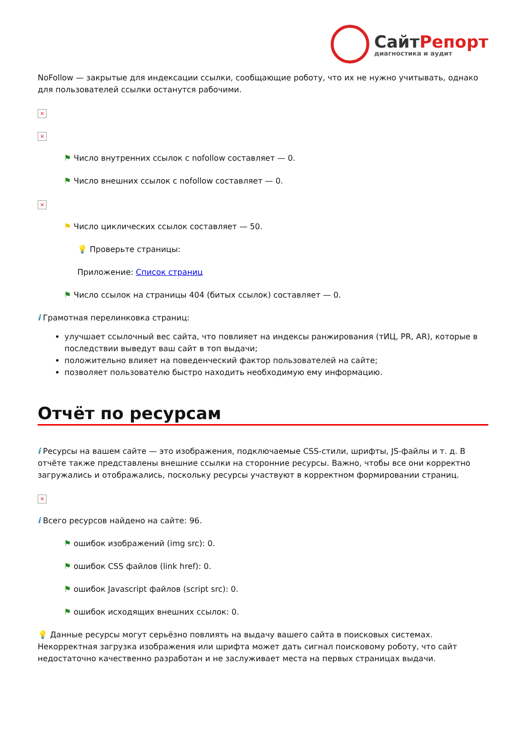СайтРепорт
диагностика и аудит
NoFollow — закрытые для индексации ссылки, сообщающие роботу, что их не нужно учитывать, однако для пользователей ссылки останутся рабочими.
×
×
⚑ Число внутренних ссылок с nofollow составляет — 0.
⚑ Число внешних ссылок с nofollow составляет — 0.
×
⚑ Число циклических ссылок составляет — 50.
💡 Проверьте страницы:
Приложение: Список страниц
⚑ Число ссылок на страницы 404 (битых ссылок) составляет — 0.
i Грамотная перелинковка страниц:
улучшает ссылочный вес сайта, что повлияет на индексы ранжирования (тИЦ, PR, AR), которые в последствии выведут ваш сайт в топ выдачи;
положительно влияет на поведенческий фактор пользователей на сайте;
позволяет пользователю быстро находить необходимую ему информацию.
Отчёт по ресурсам
i Ресурсы на вашем сайте — это изображения, подключаемые CSS-стили, шрифты, JS-файлы и т. д. В отчёте также представлены внешние ссылки на сторонние ресурсы. Важно, чтобы все они корректно загружались и отображались, поскольку ресурсы участвуют в корректном формировании страниц.
×
i Всего ресурсов найдено на сайте: 96.
⚑ ошибок изображений (img src): 0.
⚑ ошибок CSS файлов (link href): 0.
⚑ ошибок Javascript файлов (script src): 0.
⚑ ошибок исходящих внешних ссылок: 0.
💡 Данные ресурсы могут серьёзно повлиять на выдачу вашего сайта в поисковых системах. Некорректная загрузка изображения или шрифта может дать сигнал поисковому роботу, что сайт недостаточно качественно разработан и не заслуживает места на первых страницах выдачи.